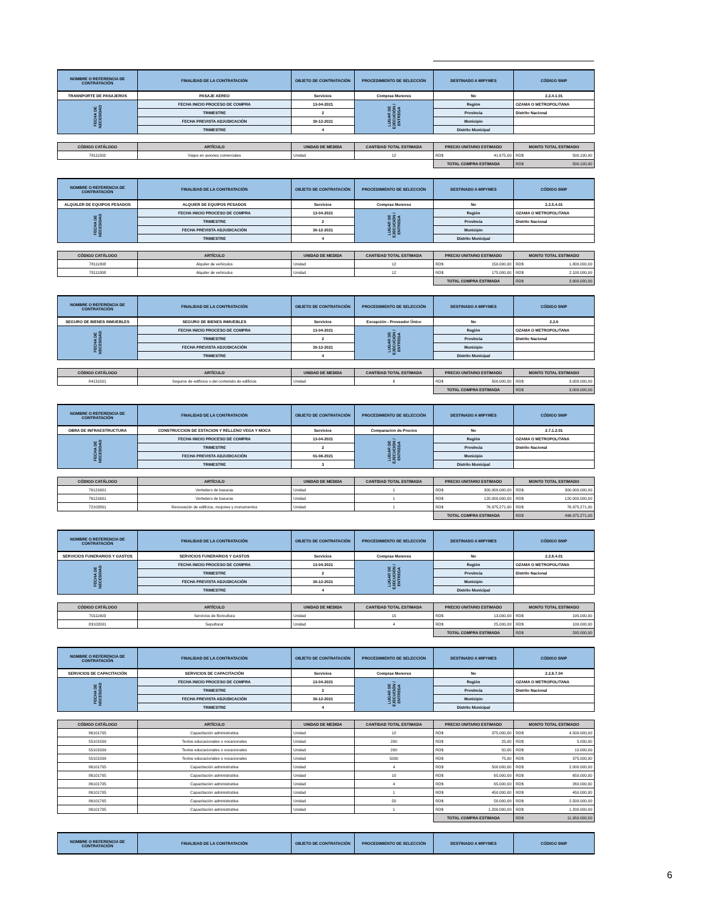| NOMBRE O REFERENCIA DE CONTRATACIÓN | FINALIDAD DE LA CONTRATACIÓN | OBJETO DE CONTRATACIÓN | PROCEDIMIENTO DE SELECCIÓN | DESTINADO A MIPYMES | CÓDIGO SNIP |
| --- | --- | --- | --- | --- | --- |
| TRANSPORTE DE PASAJEROS | PASAJE AEREO | Servicios | Compras Menores | No | 2.2.4.1.01 |
| FECHA DE NECESIDAD | FECHA INICIO PROCESO DE COMPRA | 13-04-2021 | LUGAR DE EJECUCIÓN / ENTREGA | Región | OZAMA O METROPOLITANA |
| | TRIMESTRE | 2 | | Provincia | Distrito Nacional |
| | FECHA PREVISTA ADJUDICACIÓN | 30-12-2021 | | Municipio | |
| | TRIMESTRE | 4 | | Distrito Municipal | |
| CÓDIGO CATÁLOGO | ARTÍCULO | UNIDAD DE MEDIDA | CANTIDAD TOTAL ESTIMADA | PRECIO UNITARIO ESTIMADO | MONTO TOTAL ESTIMADO |
| --- | --- | --- | --- | --- | --- |
| 78111502 | Viajes en aviones comerciales | Unidad | 12 | RD$ 41.675,00 | RD$ 500.100,00 |
| | | | | TOTAL COMPRA ESTIMADA | RD$ 500.100,00 |
| NOMBRE O REFERENCIA DE CONTRATACIÓN | FINALIDAD DE LA CONTRATACIÓN | OBJETO DE CONTRATACIÓN | PROCEDIMIENTO DE SELECCIÓN | DESTINADO A MIPYMES | CÓDIGO SNIP |
| --- | --- | --- | --- | --- | --- |
| ALQUILER DE EQUIPOS PESADOS | ALQUIER DE EQUIPOS PESADOS | Servicios | Compras Menores | No | 2.2.5.4.01 |
| FECHA DE NECESIDAD | FECHA INICIO PROCESO DE COMPRA | 13-04-2021 | LUGAR DE EJECUCIÓN / ENTREGA | Región | OZAMA O METROPOLITANA |
| | TRIMESTRE | 2 | | Provincia | Distrito Nacional |
| | FECHA PREVISTA ADJUDICACIÓN | 30-12-2021 | | Municipio | |
| | TRIMESTRE | 4 | | Distrito Municipal | |
| CÓDIGO CATÁLOGO | ARTÍCULO | UNIDAD DE MEDIDA | CANTIDAD TOTAL ESTIMADA | PRECIO UNITARIO ESTIMADO | MONTO TOTAL ESTIMADO |
| --- | --- | --- | --- | --- | --- |
| 78111808 | Alquiler de vehículos | Unidad | 12 | RD$ 150.000,00 | RD$ 1.800.000,00 |
| 78111808 | Alquiler de vehículos | Unidad | 12 | RD$ 175.000,00 | RD$ 2.100.000,00 |
| | | | | TOTAL COMPRA ESTIMADA | RD$ 3.900.000,00 |
| NOMBRE O REFERENCIA DE CONTRATACIÓN | FINALIDAD DE LA CONTRATACIÓN | OBJETO DE CONTRATACIÓN | PROCEDIMIENTO DE SELECCIÓN | DESTINADO A MIPYMES | CÓDIGO SNIP |
| --- | --- | --- | --- | --- | --- |
| SEGURO DE BIENES INMUEBLES | SEGURO DE BIENES INMUEBLES | Servicios | Excepción - Proveedor Único | No | 2.2.6 |
| FECHA DE NECESIDAD | FECHA INICIO PROCESO DE COMPRA | 13-04-2021 | LUGAR DE EJECUCIÓN / ENTREGA | Región | OZAMA O METROPOLITANA |
| | TRIMESTRE | 2 | | Provincia | Distrito Nacional |
| | FECHA PREVISTA ADJUDICACIÓN | 30-12-2021 | | Municipio | |
| | TRIMESTRE | 4 | | Distrito Municipal | |
| CÓDIGO CATÁLOGO | ARTÍCULO | UNIDAD DE MEDIDA | CANTIDAD TOTAL ESTIMADA | PRECIO UNITARIO ESTIMADO | MONTO TOTAL ESTIMADO |
| --- | --- | --- | --- | --- | --- |
| 84131501 | Seguros de edificios o del contenido de edificios | Unidad | 6 | RD$ 500.000,00 | RD$ 3.000.000,00 |
| | | | | TOTAL COMPRA ESTIMADA | RD$ 3.000.000,00 |
| NOMBRE O REFERENCIA DE CONTRATACIÓN | FINALIDAD DE LA CONTRATACIÓN | OBJETO DE CONTRATACIÓN | PROCEDIMIENTO DE SELECCIÓN | DESTINADO A MIPYMES | CÓDIGO SNIP |
| --- | --- | --- | --- | --- | --- |
| OBRA DE INFRAESTRUCTURA | CONSTRUCCION DE ESTACION Y RELLENO VEGA Y MOCA | Servicios | Comparacion de Precios | No | 2.7.1.2.01 |
| FECHA DE NECESIDAD | FECHA INICIO PROCESO DE COMPRA | 13-04-2021 | LUGAR DE EJECUCIÓN / ENTREGA | Región | OZAMA O METROPOLITANA |
| | TRIMESTRE | 2 | | Provincia | Distrito Nacional |
| | FECHA PREVISTA ADJUDICACIÓN | 01-08-2021 | | Municipio | |
| | TRIMESTRE | 3 | | Distrito Municipal | |
| CÓDIGO CATÁLOGO | ARTÍCULO | UNIDAD DE MEDIDA | CANTIDAD TOTAL ESTIMADA | PRECIO UNITARIO ESTIMADO | MONTO TOTAL ESTIMADO |
| --- | --- | --- | --- | --- | --- |
| 76121601 | Vertedero de basuras | Unidad | 1 | RD$ 300.000.000,00 | RD$ 300.000.000,00 |
| 76121601 | Vertedero de basuras | Unidad | 1 | RD$ 120.000.000,00 | RD$ 120.000.000,00 |
| 72102801 | Renovación de edificios, mojones y monumentos | Unidad | 1 | RD$ 76.975.271,00 | RD$ 76.975.271,00 |
| | | | | TOTAL COMPRA ESTIMADA | RD$ 496.975.271,00 |
| NOMBRE O REFERENCIA DE CONTRATACIÓN | FINALIDAD DE LA CONTRATACIÓN | OBJETO DE CONTRATACIÓN | PROCEDIMIENTO DE SELECCIÓN | DESTINADO A MIPYMES | CÓDIGO SNIP |
| --- | --- | --- | --- | --- | --- |
| SERVICIOS FUNERARIOS Y GASTOS | SERVICIOS FUNERARIOS Y GASTOS | Servicios | Compras Menores | No | 2.2.8.4.01 |
| FECHA DE NECESIDAD | FECHA INICIO PROCESO DE COMPRA | 13-04-2021 | LUGAR DE EJECUCIÓN / ENTREGA | Región | OZAMA O METROPOLITANA |
| | TRIMESTRE | 2 | | Provincia | Distrito Nacional |
| | FECHA PREVISTA ADJUDICACIÓN | 30-12-2021 | | Municipio | |
| | TRIMESTRE | 4 | | Distrito Municipal | |
| CÓDIGO CATÁLOGO | ARTÍCULO | UNIDAD DE MEDIDA | CANTIDAD TOTAL ESTIMADA | PRECIO UNITARIO ESTIMADO | MONTO TOTAL ESTIMADO |
| --- | --- | --- | --- | --- | --- |
| 70111603 | Servicios de floricultura | Unidad | 15 | RD$ 13.000,00 | RD$ 195.000,00 |
| 83102001 | Sepulturar | Unidad | 4 | RD$ 25.000,00 | RD$ 100.000,00 |
| | | | | TOTAL COMPRA ESTIMADA | RD$ 295.000,00 |
| NOMBRE O REFERENCIA DE CONTRATACIÓN | FINALIDAD DE LA CONTRATACIÓN | OBJETO DE CONTRATACIÓN | PROCEDIMIENTO DE SELECCIÓN | DESTINADO A MIPYMES | CÓDIGO SNIP |
| --- | --- | --- | --- | --- | --- |
| SERVICIOS DE CAPACITACIÓN | SERVICIOS DE CAPACITACIÓN | Servicios | Compras Menores | No | 2.2.8.7.04 |
| FECHA DE NECESIDAD | FECHA INICIO PROCESO DE COMPRA | 13-04-2021 | LUGAR DE EJECUCIÓN / ENTREGA | Región | OZAMA O METROPOLITANA |
| | TRIMESTRE | 2 | | Provincia | Distrito Nacional |
| | FECHA PREVISTA ADJUDICACIÓN | 30-12-2021 | | Municipio | |
| | TRIMESTRE | 4 | | Distrito Municipal | |
| CÓDIGO CATÁLOGO | ARTÍCULO | UNIDAD DE MEDIDA | CANTIDAD TOTAL ESTIMADA | PRECIO UNITARIO ESTIMADO | MONTO TOTAL ESTIMADO |
| --- | --- | --- | --- | --- | --- |
| 86101705 | Capacitación administrativa | Unidad | 12 | RD$ 375.000,00 | RD$ 4.500.000,00 |
| 55101509 | Textos educacionales o vocacionales | Unidad | 200 | RD$ 25,00 | RD$ 5.000,00 |
| 55101509 | Textos educacionales o vocacionales | Unidad | 200 | RD$ 50,00 | RD$ 10.000,00 |
| 55101509 | Textos educacionales o vocacionales | Unidad | 5000 | RD$ 75,00 | RD$ 375.000,00 |
| 86101705 | Capacitación administrativa | Unidad | 4 | RD$ 500.000,00 | RD$ 2.000.000,00 |
| 86101705 | Capacitación administrativa | Unidad | 10 | RD$ 65.000,00 | RD$ 650.000,00 |
| 86101705 | Capacitación administrativa | Unidad | 4 | RD$ 65.000,00 | RD$ 260.000,00 |
| 86101705 | Capacitación administrativa | Unidad | 1 | RD$ 450.000,00 | RD$ 450.000,00 |
| 86101705 | Capacitación administrativa | Unidad | 50 | RD$ 50.000,00 | RD$ 2.500.000,00 |
| 86101705 | Capacitación administrativa | Unidad | 1 | RD$ 1.200.000,00 | RD$ 1.200.000,00 |
| | | | | TOTAL COMPRA ESTIMADA | RD$ 11.950.000,00 |
| NOMBRE O REFERENCIA DE CONTRATACIÓN | FINALIDAD DE LA CONTRATACIÓN | OBJETO DE CONTRATACIÓN | PROCEDIMIENTO DE SELECCIÓN | DESTINADO A MIPYMES | CÓDIGO SNIP |
| --- | --- | --- | --- | --- | --- |
6